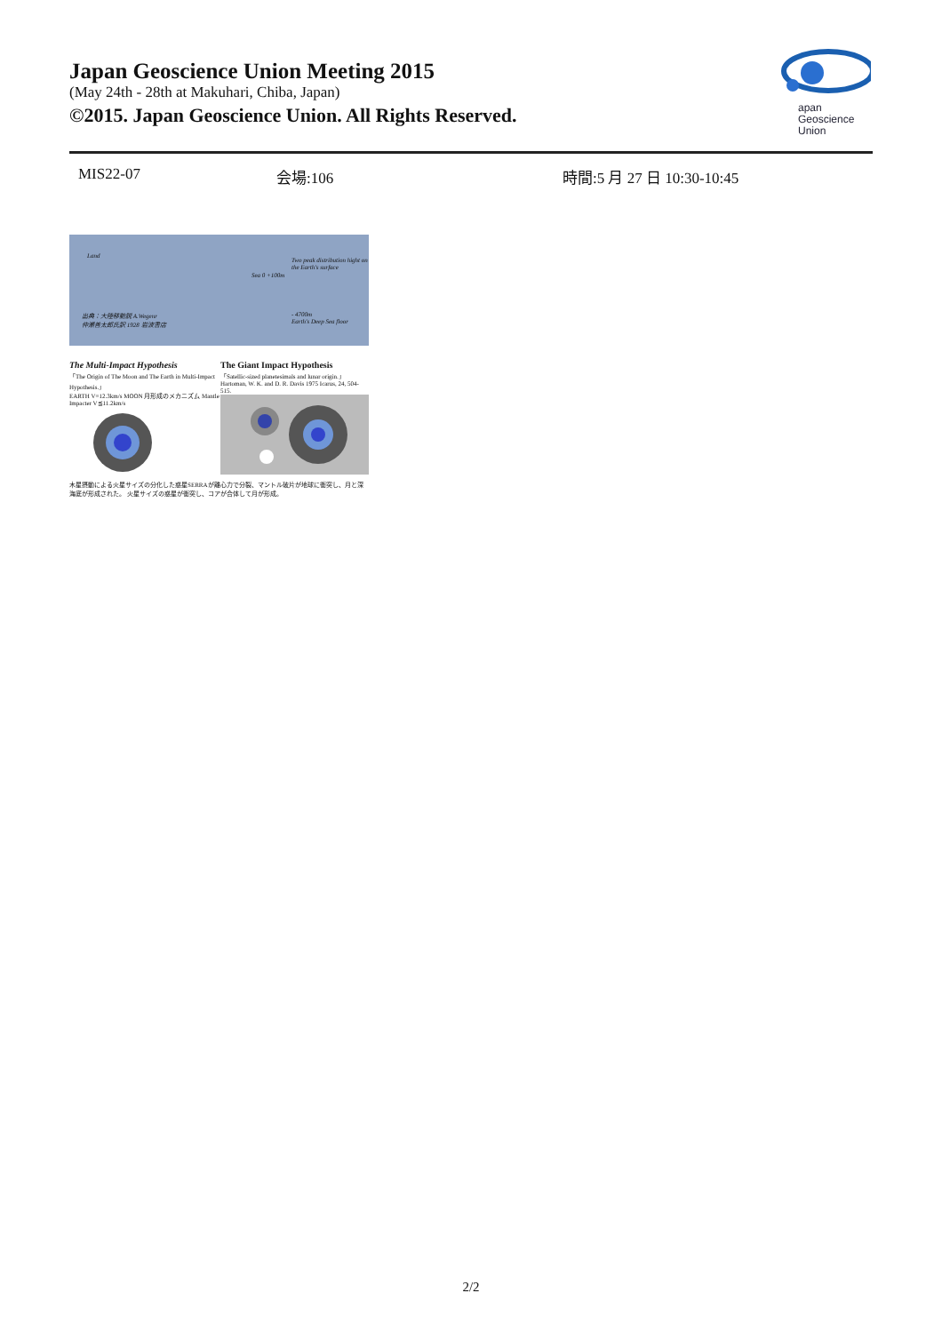Japan Geoscience Union Meeting 2015
(May 24th - 28th at Makuhari, Chiba, Japan)
©2015. Japan Geoscience Union. All Rights Reserved.
apan
Geoscience
Union
MIS22-07 会場:106 時間:5 月 27 日 10:30-10:45
Land
Two peak distribution hight on the Earth's surface
Sea 0 +100m
出典：大陸移動説 A.Wegenr
仲瀬善太郎氏訳 1928 岩波書店
- 4700m
Earth's Deep Sea floor
The Multi-Impact Hypothesis
「The Origin of The Moon and The Earth in Multi-Impact Hypothesis.」
EARTH V=12.3km/s MOON 月形成のメカニズム Mantle Impacter V≦11.2km/s
The Giant Impact Hypothesis
「Satellic-sized planetesimals and lunar origin.」 Hartoman, W. K. and D. R. Davis 1975 Icarus, 24, 504-515.
木星摂動による火星サイズの分化した惑星SERRAが離心力で分裂、マントル破片が地球に衝突し、月と深海底が形成された。 火星サイズの惑星が衝突し、コアが合体して月が形成。
2/2